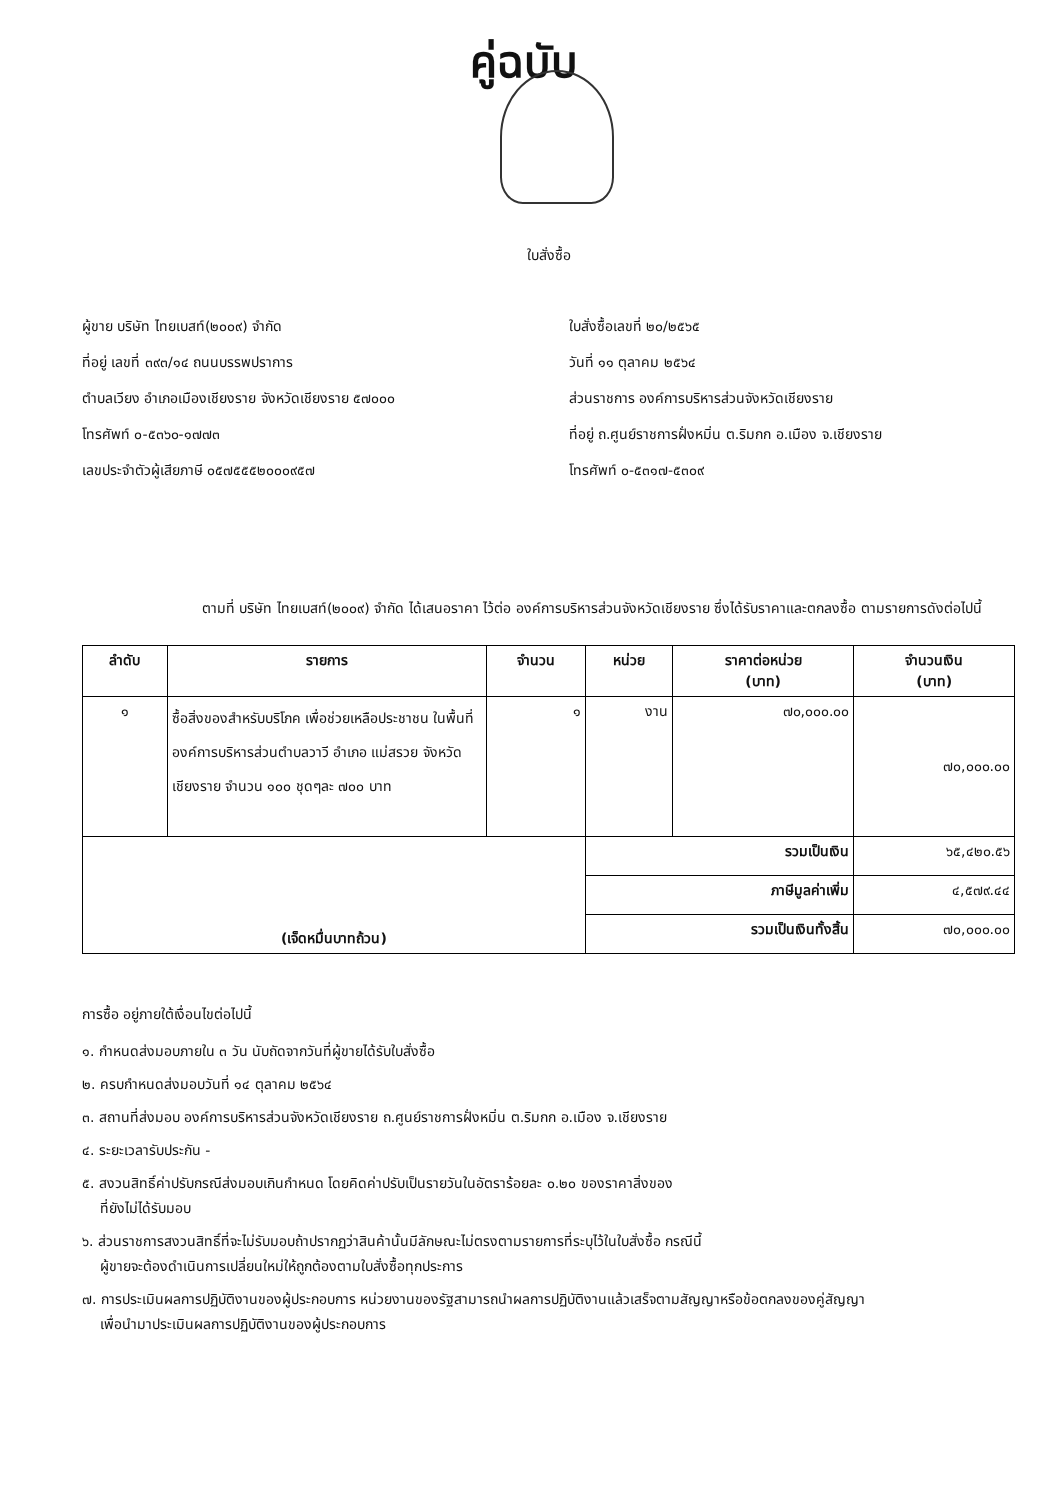คู่ฉบับ
ใบสั่งซื้อ
ผู้ขาย บริษัท ไทยเบสท์(๒๐๐๙) จำกัด
ที่อยู่ เลขที่ ๓๙๓/๑๔ ถนนบรรพปราการ
ตำบลเวียง อำเภอเมืองเชียงราย จังหวัดเชียงราย ๕๗๐๐๐
โทรศัพท์ ๐-๕๓๖๐-๑๗๗๓
เลขประจำตัวผู้เสียภาษี ๐๕๗๕๕๕๒๐๐๐๙๕๗
ใบสั่งซื้อเลขที่ ๒๐/๒๕๖๕
วันที่ ๑๑ ตุลาคม ๒๕๖๔
ส่วนราชการ องค์การบริหารส่วนจังหวัดเชียงราย
ที่อยู่ ถ.ศูนย์ราชการฝั่งหมิ่น ต.ริมกก อ.เมือง จ.เชียงราย
โทรศัพท์ ๐-๕๓๑๗-๕๓๐๙
ตามที่ บริษัท ไทยเบสท์(๒๐๐๙) จำกัด ได้เสนอราคา ไว้ต่อ องค์การบริหารส่วนจังหวัดเชียงราย ซึ่งได้รับราคาและตกลงซื้อ ตามรายการดังต่อไปนี้
| ลำดับ | รายการ | จำนวน | หน่วย | ราคาต่อหน่วย (บาท) | จำนวนเงิน (บาท) |
| --- | --- | --- | --- | --- | --- |
| ๑ | ซื้อสิ่งของสำหรับบริโภค เพื่อช่วยเหลือประชาชน ในพื้นที่องค์การบริหารส่วนตำบลวาวี อำเภอ แม่สรวย จังหวัดเชียงราย จำนวน ๑๐๐ ชุดๆละ ๗๐๐ บาท | ๑ | งาน | ๗๐,๐๐๐.๐๐ | ๗๐,๐๐๐.๐๐ |
| (เจ็ดหมื่นบาทถ้วน) | | | รวมเป็นเงิน | | ๖๕,๔๒๐.๕๖ |
| | | | ภาษีมูลค่าเพิ่ม | | ๔,๕๗๙.๔๔ |
| | | | รวมเป็นเงินทั้งสิ้น | | ๗๐,๐๐๐.๐๐ |
การซื้อ อยู่ภายใต้เงื่อนไขต่อไปนี้
๑. กำหนดส่งมอบภายใน ๓ วัน นับถัดจากวันที่ผู้ขายได้รับใบสั่งซื้อ
๒. ครบกำหนดส่งมอบวันที่ ๑๔ ตุลาคม ๒๕๖๔
๓. สถานที่ส่งมอบ องค์การบริหารส่วนจังหวัดเชียงราย ถ.ศูนย์ราชการฝั่งหมิ่น ต.ริมกก อ.เมือง จ.เชียงราย
๔. ระยะเวลารับประกัน -
๕. สงวนสิทธิ์ค่าปรับกรณีส่งมอบเกินกำหนด โดยคิดค่าปรับเป็นรายวันในอัตราร้อยละ ๐.๒๐ ของราคาสิ่งของ
ที่ยังไม่ได้รับมอบ
๖. ส่วนราชการสงวนสิทธิ์ที่จะไม่รับมอบถ้าปรากฏว่าสินค้านั้นมีลักษณะไม่ตรงตามรายการที่ระบุไว้ในใบสั่งซื้อ กรณีนี้
ผู้ขายจะต้องดำเนินการเปลี่ยนใหม่ให้ถูกต้องตามใบสั่งซื้อทุกประการ
๗. การประเมินผลการปฏิบัติงานของผู้ประกอบการ หน่วยงานของรัฐสามารถนำผลการปฏิบัติงานแล้วเสร็จตามสัญญาหรือข้อตกลงของคู่สัญญา
เพื่อนำมาประเมินผลการปฏิบัติงานของผู้ประกอบการ